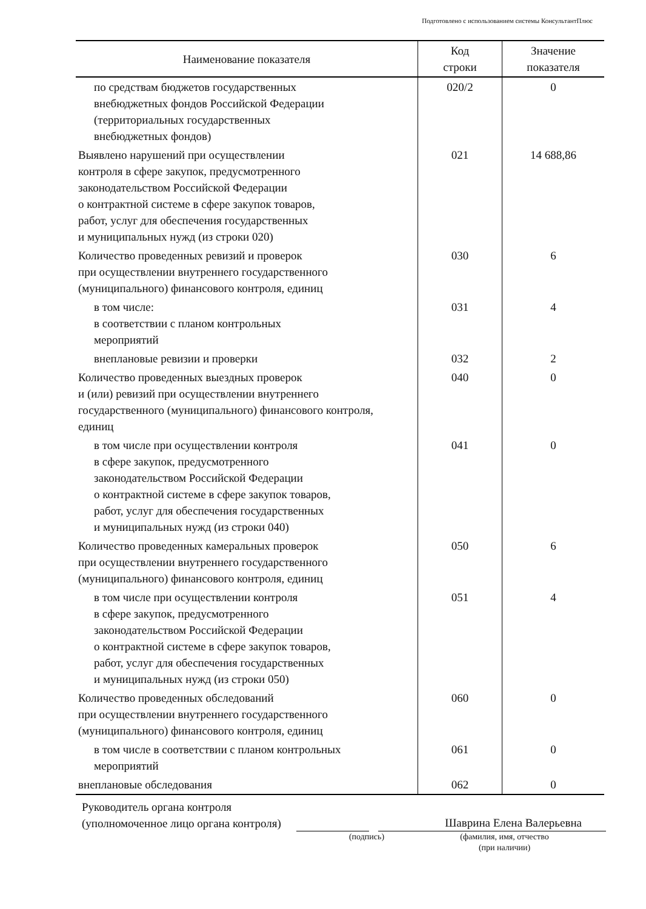Подготовлено с использованием системы КонсультантПлюс
| Наименование показателя | Код строки | Значение показателя |
| --- | --- | --- |
| по средствам бюджетов государственных внебюджетных фондов Российской Федерации (территориальных государственных внебюджетных фондов) | 020/2 | 0 |
| Выявлено нарушений при осуществлении контроля в сфере закупок, предусмотренного законодательством Российской Федерации о контрактной системе в сфере закупок товаров, работ, услуг для обеспечения государственных и муниципальных нужд (из строки 020) | 021 | 14 688,86 |
| Количество проведенных ревизий и проверок при осуществлении внутреннего государственного (муниципального) финансового контроля, единиц | 030 | 6 |
| в том числе: в соответствии с планом контрольных мероприятий | 031 | 4 |
| внеплановые ревизии и проверки | 032 | 2 |
| Количество проведенных выездных проверок и (или) ревизий при осуществлении внутреннего государственного (муниципального) финансового контроля, единиц | 040 | 0 |
| в том числе при осуществлении контроля в сфере закупок, предусмотренного законодательством Российской Федерации о контрактной системе в сфере закупок товаров, работ, услуг для обеспечения государственных и муниципальных нужд (из строки 040) | 041 | 0 |
| Количество проведенных камеральных проверок при осуществлении внутреннего государственного (муниципального) финансового контроля, единиц | 050 | 6 |
| в том числе при осуществлении контроля в сфере закупок, предусмотренного законодательством Российской Федерации о контрактной системе в сфере закупок товаров, работ, услуг для обеспечения государственных и муниципальных нужд (из строки 050) | 051 | 4 |
| Количество проведенных обследований при осуществлении внутреннего государственного (муниципального) финансового контроля, единиц | 060 | 0 |
| в том числе в соответствии с планом контрольных мероприятий | 061 | 0 |
| внеплановые обследования | 062 | 0 |
Руководитель органа контроля
(уполномоченное лицо органа контроля)
Шаврина Елена Валерьевна
(подпись) (фамилия, имя, отчество
(при наличии)